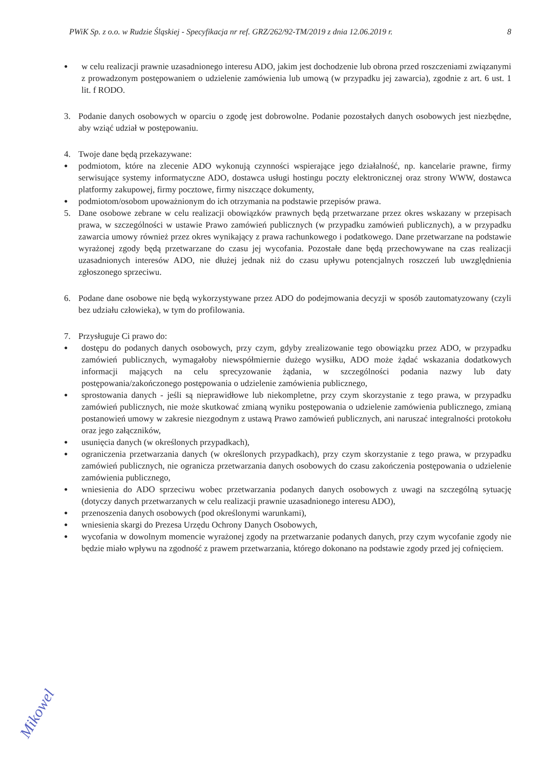PWiK Sp. z o.o. w Rudzie Śląskiej - Specyfikacja nr ref. GRZ/262/92-TM/2019 z dnia 12.06.2019 r. 8
● w celu realizacji prawnie uzasadnionego interesu ADO, jakim jest dochodzenie lub obrona przed roszczeniami związanymi z prowadzonym postępowaniem o udzielenie zamówienia lub umową (w przypadku jej zawarcia), zgodnie z art. 6 ust. 1 lit. f RODO.
3. Podanie danych osobowych w oparciu o zgodę jest dobrowolne. Podanie pozostałych danych osobowych jest niezbędne, aby wziąć udział w postępowaniu.
4. Twoje dane będą przekazywane:
● podmiotom, które na zlecenie ADO wykonują czynności wspierające jego działalność, np. kancelarie prawne, firmy serwisujące systemy informatyczne ADO, dostawca usługi hostingu poczty elektronicznej oraz strony WWW, dostawca platformy zakupowej, firmy pocztowe, firmy niszczące dokumenty,
● podmiotom/osobom upoważnionym do ich otrzymania na podstawie przepisów prawa.
5. Dane osobowe zebrane w celu realizacji obowiązków prawnych będą przetwarzane przez okres wskazany w przepisach prawa, w szczególności w ustawie Prawo zamówień publicznych (w przypadku zamówień publicznych), a w przypadku zawarcia umowy również przez okres wynikający z prawa rachunkowego i podatkowego. Dane przetwarzane na podstawie wyrażonej zgody będą przetwarzane do czasu jej wycofania. Pozostałe dane będą przechowywane na czas realizacji uzasadnionych interesów ADO, nie dłużej jednak niż do czasu upływu potencjalnych roszczeń lub uwzględnienia zgłoszonego sprzeciwu.
6. Podane dane osobowe nie będą wykorzystywane przez ADO do podejmowania decyzji w sposób zautomatyzowany (czyli bez udziału człowieka), w tym do profilowania.
7. Przysługuje Ci prawo do:
● dostępu do podanych danych osobowych, przy czym, gdyby zrealizowanie tego obowiązku przez ADO, w przypadku zamówień publicznych, wymagałoby niewspółmiernie dużego wysiłku, ADO może żądać wskazania dodatkowych informacji mających na celu sprecyzowanie żądania, w szczególności podania nazwy lub daty postępowania/zakończonego postępowania o udzielenie zamówienia publicznego,
● sprostowania danych - jeśli są nieprawidłowe lub niekompletne, przy czym skorzystanie z tego prawa, w przypadku zamówień publicznych, nie może skutkować zmianą wyniku postępowania o udzielenie zamówienia publicznego, zmianą postanowień umowy w zakresie niezgodnym z ustawą Prawo zamówień publicznych, ani naruszać integralności protokołu oraz jego załączników,
● usunięcia danych (w określonych przypadkach),
● ograniczenia przetwarzania danych (w określonych przypadkach), przy czym skorzystanie z tego prawa, w przypadku zamówień publicznych, nie ogranicza przetwarzania danych osobowych do czasu zakończenia postępowania o udzielenie zamówienia publicznego,
● wniesienia do ADO sprzeciwu wobec przetwarzania podanych danych osobowych z uwagi na szczególną sytuację (dotyczy danych przetwarzanych w celu realizacji prawnie uzasadnionego interesu ADO),
● przenoszenia danych osobowych (pod określonymi warunkami),
● wniesienia skargi do Prezesa Urzędu Ochrony Danych Osobowych,
● wycofania w dowolnym momencie wyrażonej zgody na przetwarzanie podanych danych, przy czym wycofanie zgody nie będzie miało wpływu na zgodność z prawem przetwarzania, którego dokonano na podstawie zgody przed jej cofnięciem.
Mikowel